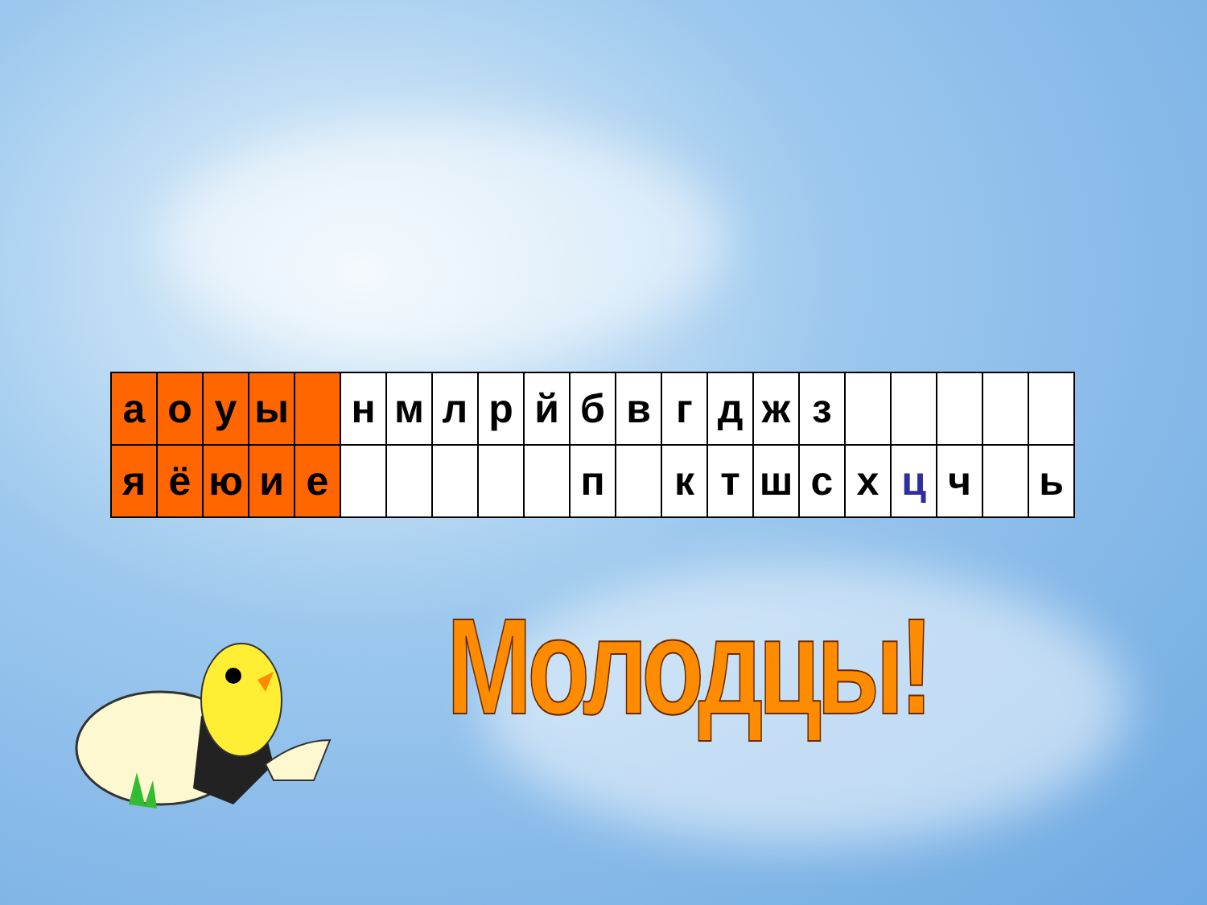| а | о | у | ы | | н | м | л | р | й | б | в | г | д | ж | з | | | | | |
| я | ё | ю | и | е | | | | | | п | | к | т | ш | с | х | ц | ч | | ь |
Молодцы!